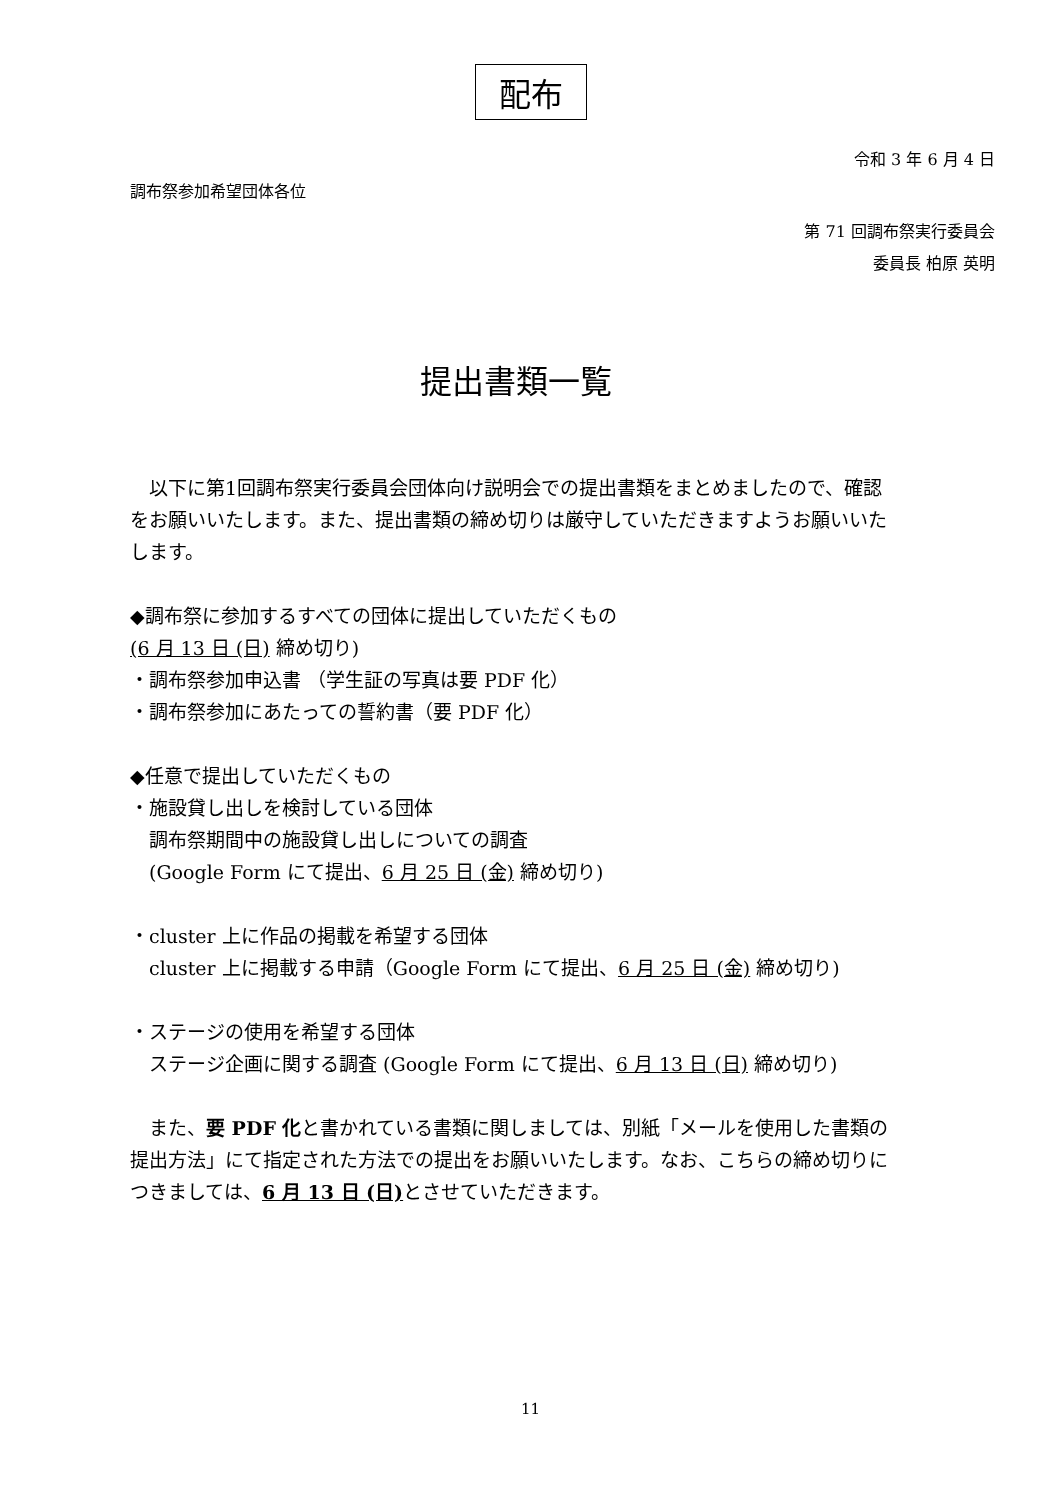配布
令和 3 年 6 月 4 日
調布祭参加希望団体各位
第 71 回調布祭実行委員会
委員長 柏原 英明
提出書類一覧
　以下に第1回調布祭実行委員会団体向け説明会での提出書類をまとめましたので、確認をお願いいたします。また、提出書類の締め切りは厳守していただきますようお願いいたします。
◆調布祭に参加するすべての団体に提出していただくもの
(6 月 13 日 (日) 締め切り)
・調布祭参加申込書 （学生証の写真は要 PDF 化）
・調布祭参加にあたっての誓約書（要 PDF 化）
◆任意で提出していただくもの
・施設貸し出しを検討している団体
　調布祭期間中の施設貸し出しについての調査
　(Google Form にて提出、6 月 25 日 (金) 締め切り)
・cluster 上に作品の掲載を希望する団体
　cluster 上に掲載する申請（Google Form にて提出、6 月 25 日 (金) 締め切り)
・ステージの使用を希望する団体
　ステージ企画に関する調査 (Google Form にて提出、6 月 13 日 (日) 締め切り)
　また、要 PDF 化と書かれている書類に関しましては、別紙「メールを使用した書類の提出方法」にて指定された方法での提出をお願いいたします。なお、こちらの締め切りにつきましては、6 月 13 日 (日) とさせていただきます。
11